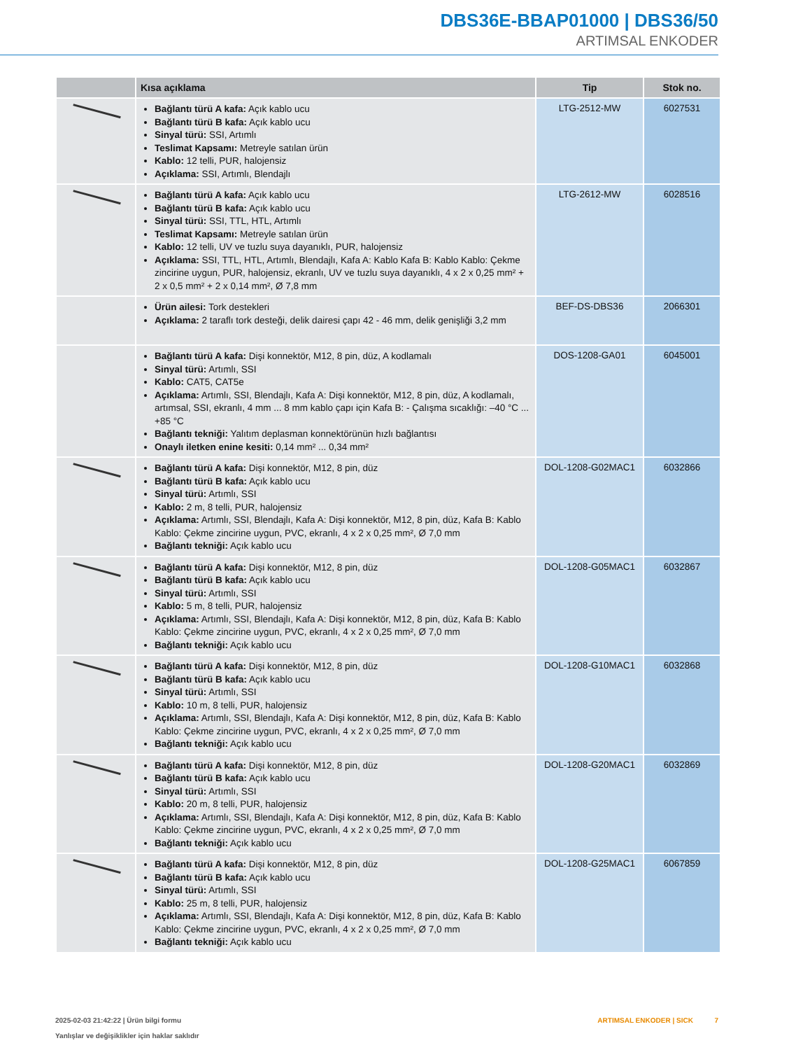DBS36E-BBAP01000 | DBS36/50
ARTIMSAL ENKODER
| | Kısa açıklama | Tip | Stok no. |
| --- | --- | --- | --- |
| | Bağlantı türü A kafa: Açık kablo ucu Bağlantı türü B kafa: Açık kablo ucu Sinyal türü: SSI, Artımlı Teslimat Kapsamı: Metreyle satılan ürün Kablo: 12 telli, PUR, halojensiz Açıklama: SSI, Artımlı, Blendajlı | LTG-2512-MW | 6027531 |
| | Bağlantı türü A kafa: Açık kablo ucu Bağlantı türü B kafa: Açık kablo ucu Sinyal türü: SSI, TTL, HTL, Artımlı Teslimat Kapsamı: Metreyle satılan ürün Kablo: 12 telli, UV ve tuzlu suya dayanıklı, PUR, halojensiz Açıklama: SSI, TTL, HTL, Artımlı, Blendajlı, Kafa A: Kablo Kafa B: Kablo Kablo: Çekme zincirine uygun, PUR, halojensiz, ekranlı, UV ve tuzlu suya dayanıklı, 4 x 2 x 0,25 mm² + 2 x 0,5 mm² + 2 x 0,14 mm², Ø 7,8 mm | LTG-2612-MW | 6028516 |
| | Ürün ailesi: Tork destekleri Açıklama: 2 taraflı tork desteği, delik dairesi çapı 42 - 46 mm, delik genişliği 3,2 mm | BEF-DS-DBS36 | 2066301 |
| | Bağlantı türü A kafa: Dişi konnektör, M12, 8 pin, düz, A kodlamalı Sinyal türü: Artımlı, SSI Kablo: CAT5, CAT5e Açıklama: Artımlı, SSI, Blendajlı, Kafa A: Dişi konnektör, M12, 8 pin, düz, A kodlamalı, artımsal, SSI, ekranlı, 4 mm ... 8 mm kablo çapı için Kafa B: - Çalışma sıcaklığı: –40 °C ... +85 °C Bağlantı tekniği: Yalıtım deplasman konnektörünün hızlı bağlantısı Onaylı iletken enine kesiti: 0,14 mm² ... 0,34 mm² | DOS-1208-GA01 | 6045001 |
| | Bağlantı türü A kafa: Dişi konnektör, M12, 8 pin, düz Bağlantı türü B kafa: Açık kablo ucu Sinyal türü: Artımlı, SSI Kablo: 2 m, 8 telli, PUR, halojensiz Açıklama: Artımlı, SSI, Blendajlı, Kafa A: Dişi konnektör, M12, 8 pin, düz, Kafa B: Kablo Kablo: Çekme zincirine uygun, PVC, ekranlı, 4 x 2 x 0,25 mm², Ø 7,0 mm Bağlantı tekniği: Açık kablo ucu | DOL-1208-G02MAC1 | 6032866 |
| | Bağlantı türü A kafa: Dişi konnektör, M12, 8 pin, düz Bağlantı türü B kafa: Açık kablo ucu Sinyal türü: Artımlı, SSI Kablo: 5 m, 8 telli, PUR, halojensiz Açıklama: Artımlı, SSI, Blendajlı, Kafa A: Dişi konnektör, M12, 8 pin, düz, Kafa B: Kablo Kablo: Çekme zincirine uygun, PVC, ekranlı, 4 x 2 x 0,25 mm², Ø 7,0 mm Bağlantı tekniği: Açık kablo ucu | DOL-1208-G05MAC1 | 6032867 |
| | Bağlantı türü A kafa: Dişi konnektör, M12, 8 pin, düz Bağlantı türü B kafa: Açık kablo ucu Sinyal türü: Artımlı, SSI Kablo: 10 m, 8 telli, PUR, halojensiz Açıklama: Artımlı, SSI, Blendajlı, Kafa A: Dişi konnektör, M12, 8 pin, düz, Kafa B: Kablo Kablo: Çekme zincirine uygun, PVC, ekranlı, 4 x 2 x 0,25 mm², Ø 7,0 mm Bağlantı tekniği: Açık kablo ucu | DOL-1208-G10MAC1 | 6032868 |
| | Bağlantı türü A kafa: Dişi konnektör, M12, 8 pin, düz Bağlantı türü B kafa: Açık kablo ucu Sinyal türü: Artımlı, SSI Kablo: 20 m, 8 telli, PUR, halojensiz Açıklama: Artımlı, SSI, Blendajlı, Kafa A: Dişi konnektör, M12, 8 pin, düz, Kafa B: Kablo Kablo: Çekme zincirine uygun, PVC, ekranlı, 4 x 2 x 0,25 mm², Ø 7,0 mm Bağlantı tekniği: Açık kablo ucu | DOL-1208-G20MAC1 | 6032869 |
| | Bağlantı türü A kafa: Dişi konnektör, M12, 8 pin, düz Bağlantı türü B kafa: Açık kablo ucu Sinyal türü: Artımlı, SSI Kablo: 25 m, 8 telli, PUR, halojensiz Açıklama: Artımlı, SSI, Blendajlı, Kafa A: Dişi konnektör, M12, 8 pin, düz, Kafa B: Kablo Kablo: Çekme zincirine uygun, PVC, ekranlı, 4 x 2 x 0,25 mm², Ø 7,0 mm Bağlantı tekniği: Açık kablo ucu | DOL-1208-G25MAC1 | 6067859 |
2025-02-03 21:42:22 | Ürün bilgi formu
Yanlışlar ve değişiklikler için haklar saklıdır
ARTIMSAL ENKODER | SICK 7